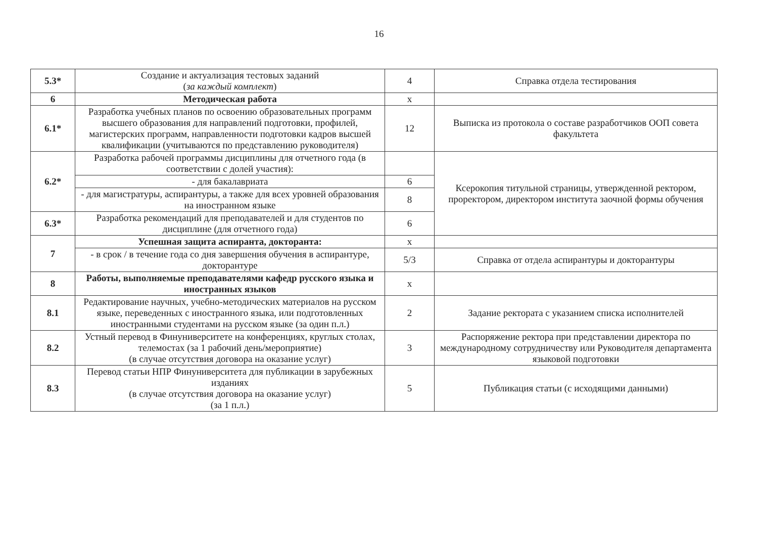16
| 5.3* | Создание и актуализация тестовых заданий ( за каждый комплект ) | 4 | Справка отдела тестирования |
| 6 | Методическая работа | x | |
| 6.1* | Разработка учебных планов по освоению образовательных программ высшего образования для направлений подготовки, профилей, магистерских программ, направленности подготовки кадров высшей квалификации (учитываются по представлению руководителя) | 12 | Выписка из протокола о составе разработчиков ООП совета факультета |
| 6.2* | Разработка рабочей программы дисциплины для отчетного года (в соответствии с долей участия): | | Ксерокопия титульной страницы, утвержденной ректором, проректором, директором института заочной формы обучения |
| | - для бакалавриата | 6 | |
| | - для магистратуры, аспирантуры, а также для всех уровней образования на иностранном языке | 8 | |
| 6.3* | Разработка рекомендаций для преподавателей и для студентов по дисциплине (для отчетного года) | 6 | |
| 7 | Успешная защита аспиранта, докторанта: | x | |
| | - в срок / в течение года со дня завершения обучения в аспирантуре, докторантуре | 5/3 | Справка от отдела аспирантуры и докторантуры |
| 8 | Работы, выполняемые преподавателями кафедр русского языка и иностранных языков | x | |
| 8.1 | Редактирование научных, учебно-методических материалов на русском языке, переведенных с иностранного языка, или подготовленных иностранными студентами на русском языке (за один п.л.) | 2 | Задание ректората с указанием списка исполнителей |
| 8.2 | Устный перевод в Финуниверситете на конференциях, круглых столах, телемостах (за 1 рабочий день/мероприятие) (в случае отсутствия договора на оказание услуг) | 3 | Распоряжение ректора при представлении директора по международному сотрудничеству или Руководителя департамента языковой подготовки |
| 8.3 | Перевод статьи НПР Финуниверситета для публикации в зарубежных изданиях (в случае отсутствия договора на оказание услуг) (за 1 п.л.) | 5 | Публикация статьи (с исходящими данными) |